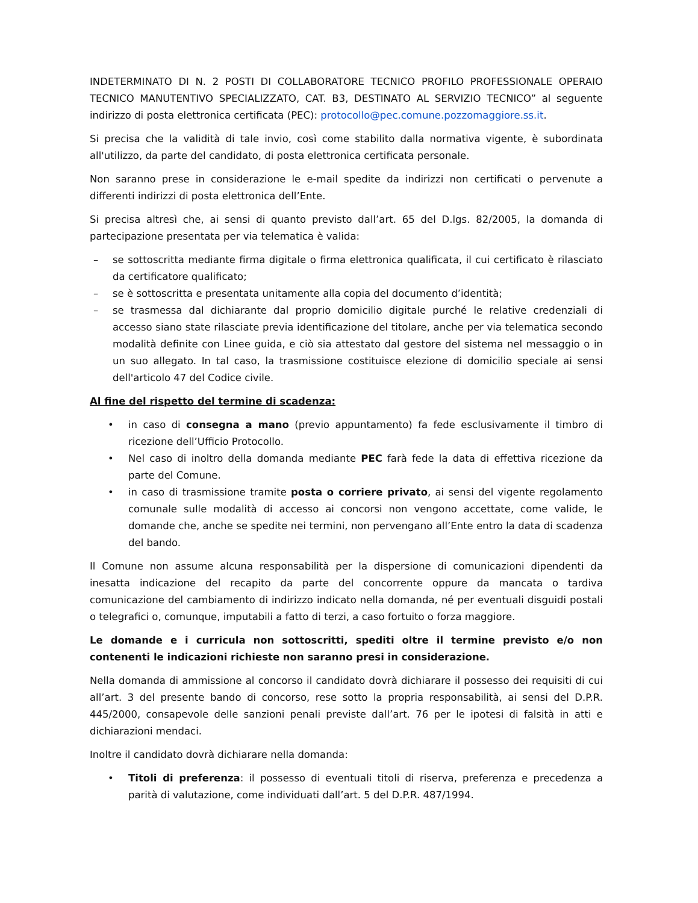INDETERMINATO DI N. 2 POSTI DI COLLABORATORE TECNICO PROFILO PROFESSIONALE OPERAIO TECNICO MANUTENTIVO SPECIALIZZATO, CAT. B3, DESTINATO AL SERVIZIO TECNICO” al seguente indirizzo di posta elettronica certificata (PEC): protocollo@pec.comune.pozzomaggiore.ss.it.
Si precisa che la validità di tale invio, così come stabilito dalla normativa vigente, è subordinata all'utilizzo, da parte del candidato, di posta elettronica certificata personale.
Non saranno prese in considerazione le e-mail spedite da indirizzi non certificati o pervenute a differenti indirizzi di posta elettronica dell’Ente.
Si precisa altresì che, ai sensi di quanto previsto dall’art. 65 del D.lgs. 82/2005, la domanda di partecipazione presentata per via telematica è valida:
– se sottoscritta mediante firma digitale o firma elettronica qualificata, il cui certificato è rilasciato da certificatore qualificato;
– se è sottoscritta e presentata unitamente alla copia del documento d’identità;
– se trasmessa dal dichiarante dal proprio domicilio digitale purché le relative credenziali di accesso siano state rilasciate previa identificazione del titolare, anche per via telematica secondo modalità definite con Linee guida, e ciò sia attestato dal gestore del sistema nel messaggio o in un suo allegato. In tal caso, la trasmissione costituisce elezione di domicilio speciale ai sensi dell'articolo 47 del Codice civile.
Al fine del rispetto del termine di scadenza:
• in caso di consegna a mano (previo appuntamento) fa fede esclusivamente il timbro di ricezione dell’Ufficio Protocollo.
• Nel caso di inoltro della domanda mediante PEC farà fede la data di effettiva ricezione da parte del Comune.
• in caso di trasmissione tramite posta o corriere privato, ai sensi del vigente regolamento comunale sulle modalità di accesso ai concorsi non vengono accettate, come valide, le domande che, anche se spedite nei termini, non pervengano all’Ente entro la data di scadenza del bando.
Il Comune non assume alcuna responsabilità per la dispersione di comunicazioni dipendenti da inesatta indicazione del recapito da parte del concorrente oppure da mancata o tardiva comunicazione del cambiamento di indirizzo indicato nella domanda, né per eventuali disguidi postali o telegrafici o, comunque, imputabili a fatto di terzi, a caso fortuito o forza maggiore.
Le domande e i curricula non sottoscritti, spediti oltre il termine previsto e/o non contenenti le indicazioni richieste non saranno presi in considerazione.
Nella domanda di ammissione al concorso il candidato dovrà dichiarare il possesso dei requisiti di cui all’art. 3 del presente bando di concorso, rese sotto la propria responsabilità, ai sensi del D.P.R. 445/2000, consapevole delle sanzioni penali previste dall’art. 76 per le ipotesi di falsità in atti e dichiarazioni mendaci.
Inoltre il candidato dovrà dichiarare nella domanda:
• Titoli di preferenza: il possesso di eventuali titoli di riserva, preferenza e precedenza a parità di valutazione, come individuati dall’art. 5 del D.P.R. 487/1994.